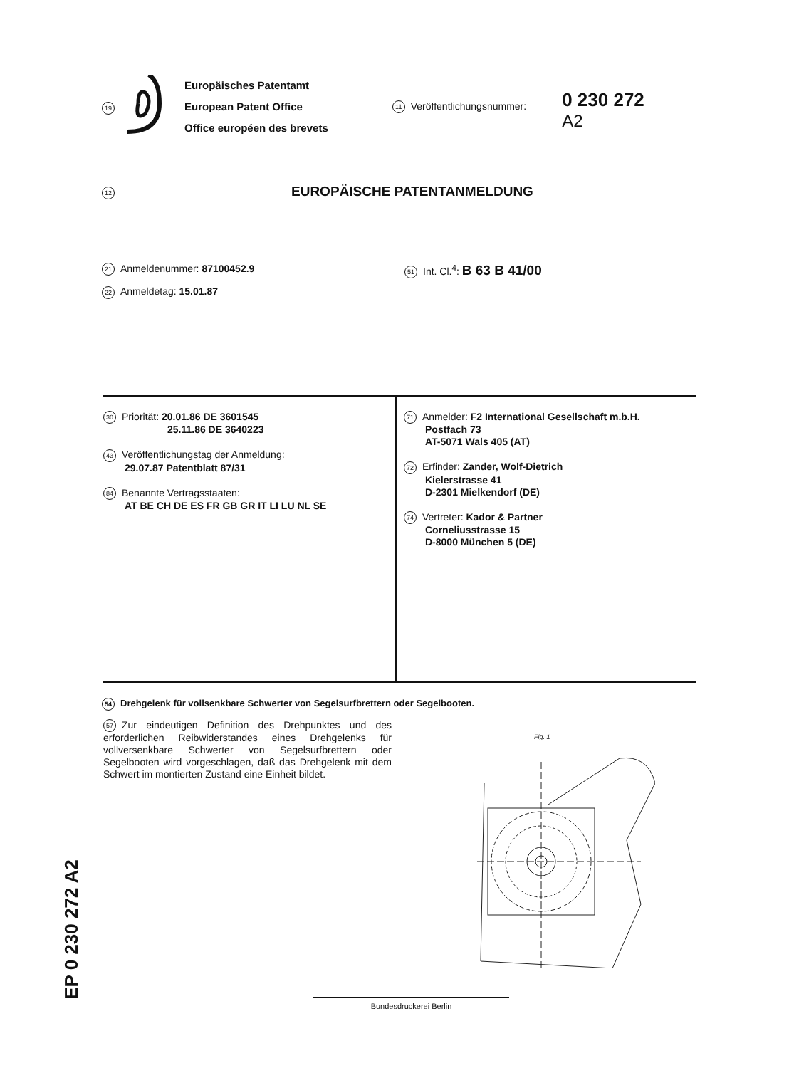19
Europäisches Patentamt
European Patent Office
Office européen des brevets
11 Veröffentlichungsnummer:
0 230 272
A2
12 EUROPÄISCHE PATENTANMELDUNG
21 Anmeldenummer: 87100452.9
22 Anmeldetag: 15.01.87
51 Int. Cl.<sup>4</sup>: B 63 B 41/00
30 Priorität: 20.01.86 DE 3601545
25.11.86 DE 3640223
43 Veröffentlichungstag der Anmeldung:
29.07.87 Patentblatt 87/31
84 Benannte Vertragsstaaten:
AT BE CH DE ES FR GB GR IT LI LU NL SE
71 Anmelder: F2 International Gesellschaft m.b.H.
Postfach 73
AT-5071 Wals 405 (AT)
72 Erfinder: Zander, Wolf-Dietrich
Kielerstrasse 41
D-2301 Mielkendorf (DE)
74 Vertreter: Kador & Partner
Corneliusstrasse 15
D-8000 München 5 (DE)
54 Drehgelenk für vollsenkbare Schwerter von Segelsurfbrettern oder Segelbooten.
57 Zur eindeutigen Definition des Drehpunktes und des erforderlichen Reibwiderstandes eines Drehgelenks für vollversenkbare Schwerter von Segelsurfbrettern oder Segelbooten wird vorgeschlagen, daß das Drehgelenk mit dem Schwert im montierten Zustand eine Einheit bildet.
Fig. 1
EP 0 230 272 A2
Bundesdruckerei Berlin